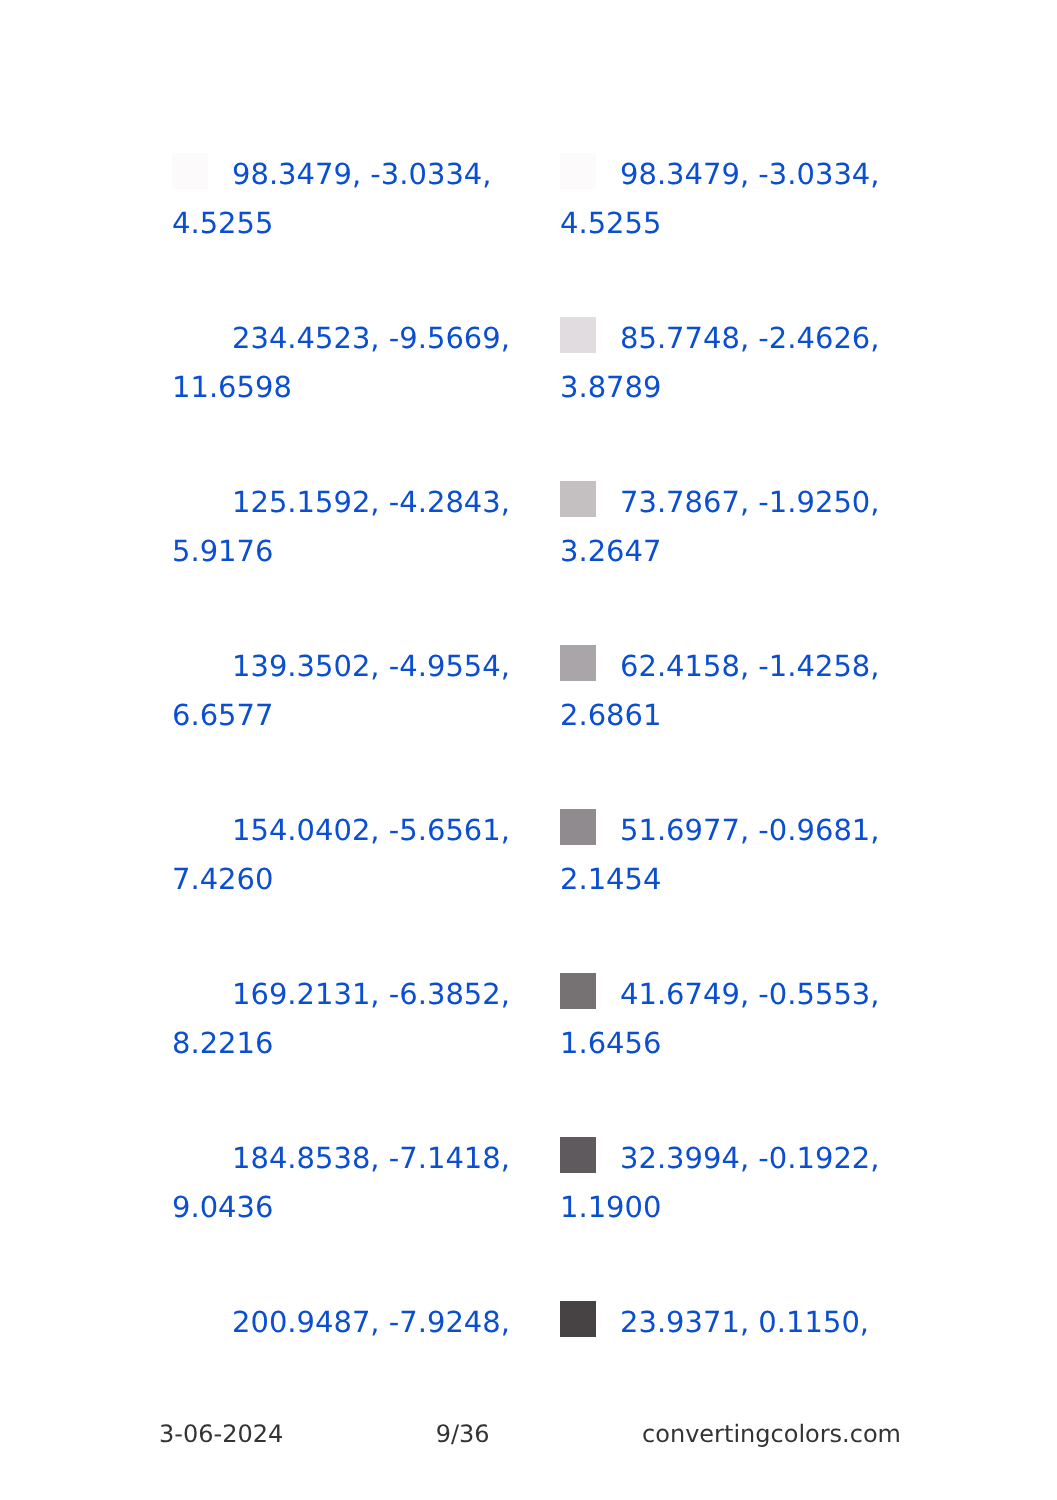98.3479, -3.0334, 4.5255
98.3479, -3.0334, 4.5255
234.4523, -9.5669, 11.6598
85.7748, -2.4626, 3.8789
125.1592, -4.2843, 5.9176
73.7867, -1.9250, 3.2647
139.3502, -4.9554, 6.6577
62.4158, -1.4258, 2.6861
154.0402, -5.6561, 7.4260
51.6977, -0.9681, 2.1454
169.2131, -6.3852, 8.2216
41.6749, -0.5553, 1.6456
184.8538, -7.1418, 9.0436
32.3994, -0.1922, 1.1900
200.9487, -7.9248,
23.9371, 0.1150,
3-06-2024 9/36 convertingcolors.com